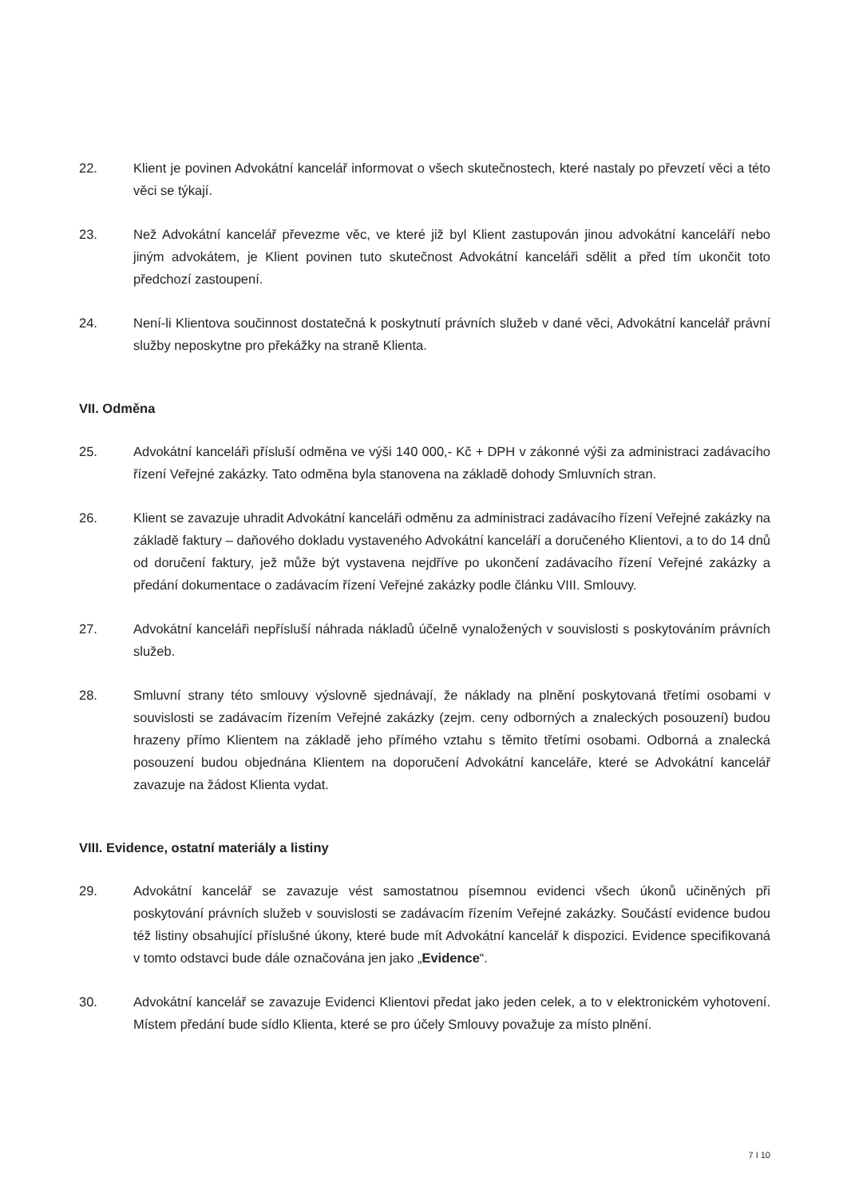22. Klient je povinen Advokátní kancelář informovat o všech skutečnostech, které nastaly po převzetí věci a této věci se týkají.
23. Než Advokátní kancelář převezme věc, ve které již byl Klient zastupován jinou advokátní kanceláří nebo jiným advokátem, je Klient povinen tuto skutečnost Advokátní kanceláři sdělit a před tím ukončit toto předchozí zastoupení.
24. Není-li Klientova součinnost dostatečná k poskytnutí právních služeb v dané věci, Advokátní kancelář právní služby neposkytne pro překážky na straně Klienta.
VII. Odměna
25. Advokátní kanceláři přísluší odměna ve výši 140 000,- Kč + DPH v zákonné výši za administraci zadávacího řízení Veřejné zakázky. Tato odměna byla stanovena na základě dohody Smluvních stran.
26. Klient se zavazuje uhradit Advokátní kanceláři odměnu za administraci zadávacího řízení Veřejné zakázky na základě faktury – daňového dokladu vystaveného Advokátní kanceláří a doručeného Klientovi, a to do 14 dnů od doručení faktury, jež může být vystavena nejdříve po ukončení zadávacího řízení Veřejné zakázky a předání dokumentace o zadávacím řízení Veřejné zakázky podle článku VIII. Smlouvy.
27. Advokátní kanceláři nepřísluší náhrada nákladů účelně vynaložených v souvislosti s poskytováním právních služeb.
28. Smluvní strany této smlouvy výslovně sjednávají, že náklady na plnění poskytovaná třetími osobami v souvislosti se zadávacím řízením Veřejné zakázky (zejm. ceny odborných a znaleckých posouzení) budou hrazeny přímo Klientem na základě jeho přímého vztahu s těmito třetími osobami. Odborná a znalecká posouzení budou objednána Klientem na doporučení Advokátní kanceláře, které se Advokátní kancelář zavazuje na žádost Klienta vydat.
VIII. Evidence, ostatní materiály a listiny
29. Advokátní kancelář se zavazuje vést samostatnou písemnou evidenci všech úkonů učiněných při poskytování právních služeb v souvislosti se zadávacím řízením Veřejné zakázky. Součástí evidence budou též listiny obsahující příslušné úkony, které bude mít Advokátní kancelář k dispozici. Evidence specifikovaná v tomto odstavci bude dále označována jen jako „Evidence“.
30. Advokátní kancelář se zavazuje Evidenci Klientovi předat jako jeden celek, a to v elektronickém vyhotovení. Místem předání bude sídlo Klienta, které se pro účely Smlouvy považuje za místo plnění.
7 I 10